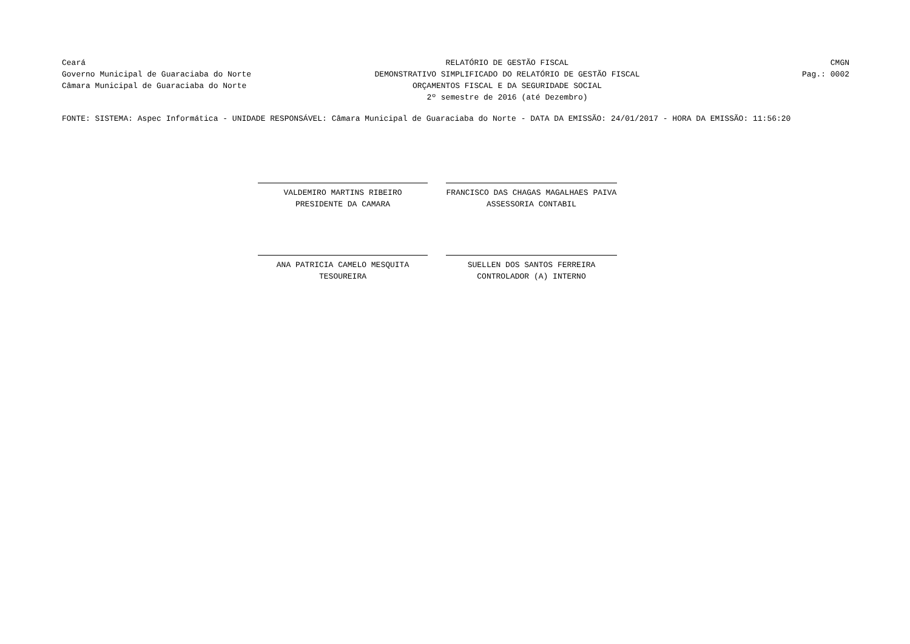Ceará
Governo Municipal de Guaraciaba do Norte
Câmara Municipal de Guaraciaba do Norte
RELATÓRIO DE GESTÃO FISCAL
DEMONSTRATIVO SIMPLIFICADO DO RELATÓRIO DE GESTÃO FISCAL
ORÇAMENTOS FISCAL E DA SEGURIDADE SOCIAL
2º semestre de 2016 (até Dezembro)
CMGN
Pag.: 0002
FONTE: SISTEMA: Aspec Informática - UNIDADE RESPONSÁVEL: Câmara Municipal de Guaraciaba do Norte - DATA DA EMISSÃO: 24/01/2017 - HORA DA EMISSÃO: 11:56:20
VALDEMIRO MARTINS RIBEIRO
PRESIDENTE DA CAMARA
FRANCISCO DAS CHAGAS MAGALHAES PAIVA
ASSESSORIA CONTABIL
ANA PATRICIA CAMELO MESQUITA
TESOUREIRA
SUELLEN DOS SANTOS FERREIRA
CONTROLADOR (A) INTERNO